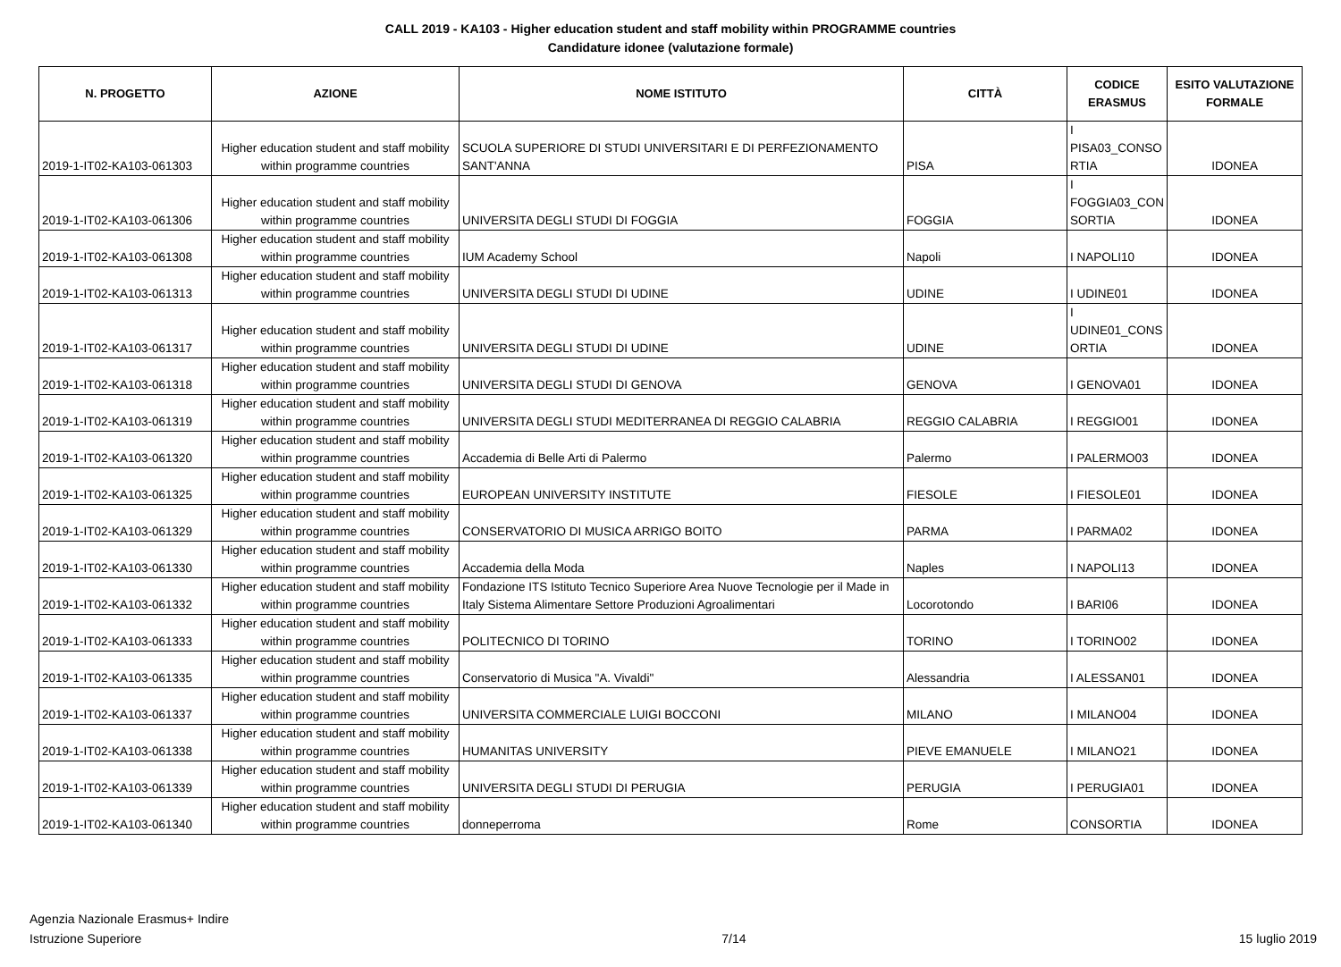CALL 2019 - KA103 - Higher education student and staff mobility within PROGRAMME countries
Candidature idonee (valutazione formale)
| N. PROGETTO | AZIONE | NOME ISTITUTO | CITTÀ | CODICE ERASMUS | ESITO VALUTAZIONE FORMALE |
| --- | --- | --- | --- | --- | --- |
| 2019-1-IT02-KA103-061303 | Higher education student and staff mobility within programme countries | SCUOLA SUPERIORE DI STUDI UNIVERSITARI E DI PERFEZIONAMENTO SANT'ANNA | PISA | I PISA03_CONSO RTIA | IDONEA |
| 2019-1-IT02-KA103-061306 | Higher education student and staff mobility within programme countries | UNIVERSITA DEGLI STUDI DI FOGGIA | FOGGIA | I FOGGIA03_CON SORTIA | IDONEA |
| 2019-1-IT02-KA103-061308 | Higher education student and staff mobility within programme countries | IUM Academy School | Napoli | I NAPOLI10 | IDONEA |
| 2019-1-IT02-KA103-061313 | Higher education student and staff mobility within programme countries | UNIVERSITA DEGLI STUDI DI UDINE | UDINE | I UDINE01 | IDONEA |
| 2019-1-IT02-KA103-061317 | Higher education student and staff mobility within programme countries | UNIVERSITA DEGLI STUDI DI UDINE | UDINE | I UDINE01_CONS ORTIA | IDONEA |
| 2019-1-IT02-KA103-061318 | Higher education student and staff mobility within programme countries | UNIVERSITA DEGLI STUDI DI GENOVA | GENOVA | I GENOVA01 | IDONEA |
| 2019-1-IT02-KA103-061319 | Higher education student and staff mobility within programme countries | UNIVERSITA DEGLI STUDI MEDITERRANEA DI REGGIO CALABRIA | REGGIO CALABRIA | I REGGIO01 | IDONEA |
| 2019-1-IT02-KA103-061320 | Higher education student and staff mobility within programme countries | Accademia di Belle Arti di Palermo | Palermo | I PALERMO03 | IDONEA |
| 2019-1-IT02-KA103-061325 | Higher education student and staff mobility within programme countries | EUROPEAN UNIVERSITY INSTITUTE | FIESOLE | I FIESOLE01 | IDONEA |
| 2019-1-IT02-KA103-061329 | Higher education student and staff mobility within programme countries | CONSERVATORIO DI MUSICA ARRIGO BOITO | PARMA | I PARMA02 | IDONEA |
| 2019-1-IT02-KA103-061330 | Higher education student and staff mobility within programme countries | Accademia della Moda | Naples | I NAPOLI13 | IDONEA |
| 2019-1-IT02-KA103-061332 | Higher education student and staff mobility within programme countries | Fondazione ITS Istituto Tecnico Superiore Area Nuove Tecnologie per il Made in Italy Sistema Alimentare Settore Produzioni Agroalimentari | Locorotondo | I BARI06 | IDONEA |
| 2019-1-IT02-KA103-061333 | Higher education student and staff mobility within programme countries | POLITECNICO DI TORINO | TORINO | I TORINO02 | IDONEA |
| 2019-1-IT02-KA103-061335 | Higher education student and staff mobility within programme countries | Conservatorio di Musica "A. Vivaldi" | Alessandria | I ALESSAN01 | IDONEA |
| 2019-1-IT02-KA103-061337 | Higher education student and staff mobility within programme countries | UNIVERSITA COMMERCIALE LUIGI BOCCONI | MILANO | I MILANO04 | IDONEA |
| 2019-1-IT02-KA103-061338 | Higher education student and staff mobility within programme countries | HUMANITAS UNIVERSITY | PIEVE EMANUELE | I MILANO21 | IDONEA |
| 2019-1-IT02-KA103-061339 | Higher education student and staff mobility within programme countries | UNIVERSITA DEGLI STUDI DI PERUGIA | PERUGIA | I PERUGIA01 | IDONEA |
| 2019-1-IT02-KA103-061340 | Higher education student and staff mobility within programme countries | donneperroma | Rome | CONSORTIA | IDONEA |
Agenzia Nazionale Erasmus+ Indire
Istruzione Superiore
7/14
15 luglio 2019